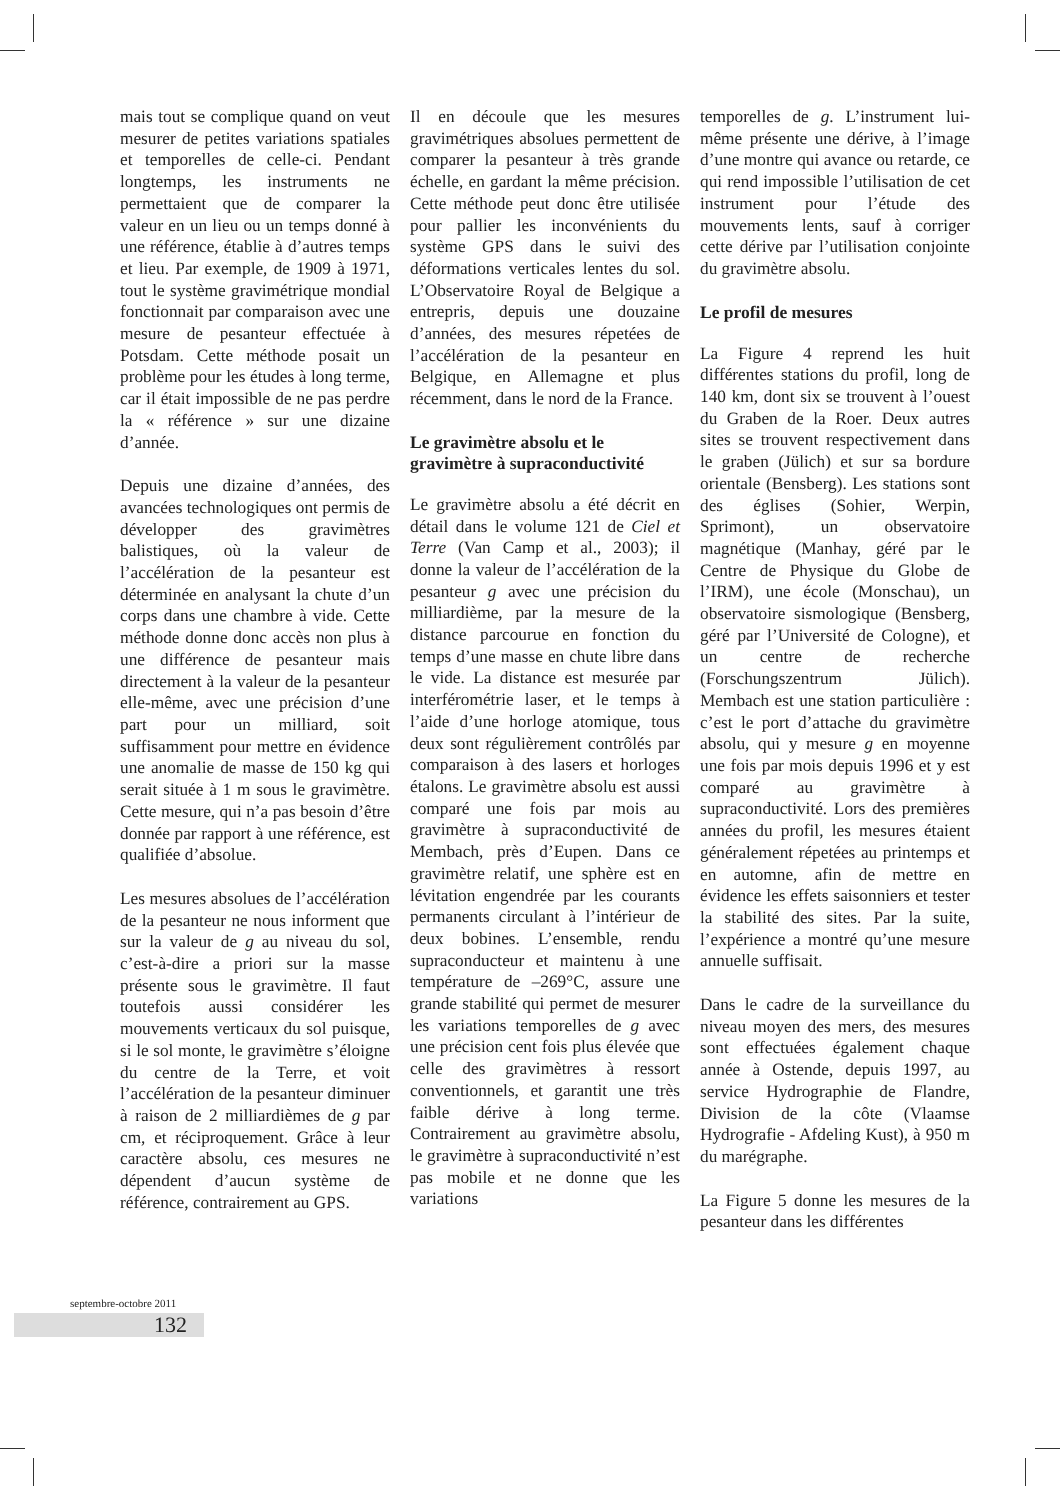mais tout se complique quand on veut mesurer de petites variations spatiales et temporelles de celle-ci. Pendant longtemps, les instruments ne permettaient que de comparer la valeur en un lieu ou un temps donné à une référence, établie à d’autres temps et lieu. Par exemple, de 1909 à 1971, tout le système gravimétrique mondial fonctionnait par comparaison avec une mesure de pesanteur effectuée à Potsdam. Cette méthode posait un problème pour les études à long terme, car il était impossible de ne pas perdre la « référence » sur une dizaine d’année.
Depuis une dizaine d’années, des avancées technologiques ont permis de développer des gravimètres balistiques, où la valeur de l’accélération de la pesanteur est déterminée en analysant la chute d’un corps dans une chambre à vide. Cette méthode donne donc accès non plus à une différence de pesanteur mais directement à la valeur de la pesanteur elle-même, avec une précision d’une part pour un milliard, soit suffisamment pour mettre en évidence une anomalie de masse de 150 kg qui serait située à 1 m sous le gravimètre. Cette mesure, qui n’a pas besoin d’être donnée par rapport à une référence, est qualifiée d’absolue.
Les mesures absolues de l’accélération de la pesanteur ne nous informent que sur la valeur de g au niveau du sol, c’est-à-dire a priori sur la masse présente sous le gravimètre. Il faut toutefois aussi considérer les mouvements verticaux du sol puisque, si le sol monte, le gravimètre s’éloigne du centre de la Terre, et voit l’accélération de la pesanteur diminuer à raison de 2 milliardièmes de g par cm, et réciproquement. Grâce à leur caractère absolu, ces mesures ne dépendent d’aucun système de référence, contrairement au GPS.
Il en découle que les mesures gravimétriques absolues permettent de comparer la pesanteur à très grande échelle, en gardant la même précision. Cette méthode peut donc être utilisée pour pallier les inconvénients du système GPS dans le suivi des déformations verticales lentes du sol. L’Observatoire Royal de Belgique a entrepris, depuis une douzaine d’années, des mesures répetées de l’accélération de la pesanteur en Belgique, en Allemagne et plus récemment, dans le nord de la France.
Le gravimètre absolu et le gravimètre à supraconductivité
Le gravimètre absolu a été décrit en détail dans le volume 121 de Ciel et Terre (Van Camp et al., 2003); il donne la valeur de l’accélération de la pesanteur g avec une précision du milliardième, par la mesure de la distance parcourue en fonction du temps d’une masse en chute libre dans le vide. La distance est mesurée par interférométrie laser, et le temps à l’aide d’une horloge atomique, tous deux sont régulièrement contrôlés par comparaison à des lasers et horloges étalons. Le gravimètre absolu est aussi comparé une fois par mois au gravimètre à supraconductivité de Membach, près d’Eupen. Dans ce gravimètre relatif, une sphère est en lévitation engendrée par les courants permanents circulant à l’intérieur de deux bobines. L’ensemble, rendu supraconducteur et maintenu à une température de –269°C, assure une grande stabilité qui permet de mesurer les variations temporelles de g avec une précision cent fois plus élevée que celle des gravimètres à ressort conventionnels, et garantit une très faible dérive à long terme. Contrairement au gravimètre absolu, le gravimètre à supraconductivité n’est pas mobile et ne donne que les variations
temporelles de g. L’instrument lui-même présente une dérive, à l’image d’une montre qui avance ou retarde, ce qui rend impossible l’utilisation de cet instrument pour l’étude des mouvements lents, sauf à corriger cette dérive par l’utilisation conjointe du gravimètre absolu.
Le profil de mesures
La Figure 4 reprend les huit différentes stations du profil, long de 140 km, dont six se trouvent à l’ouest du Graben de la Roer. Deux autres sites se trouvent respectivement dans le graben (Jülich) et sur sa bordure orientale (Bensberg). Les stations sont des églises (Sohier, Werpin, Sprimont), un observatoire magnétique (Manhay, géré par le Centre de Physique du Globe de l’IRM), une école (Monschau), un observatoire sismologique (Bensberg, géré par l’Université de Cologne), et un centre de recherche (Forschungszentrum Jülich). Membach est une station particulière : c’est le port d’attache du gravimètre absolu, qui y mesure g en moyenne une fois par mois depuis 1996 et y est comparé au gravimètre à supraconductivité. Lors des premières années du profil, les mesures étaient généralement répetées au printemps et en automne, afin de mettre en évidence les effets saisonniers et tester la stabilité des sites. Par la suite, l’expérience a montré qu’une mesure annuelle suffisait.
Dans le cadre de la surveillance du niveau moyen des mers, des mesures sont effectuées également chaque année à Ostende, depuis 1997, au service Hydrographie de Flandre, Division de la côte (Vlaamse Hydrografie - Afdeling Kust), à 950 m du marégraphe.
La Figure 5 donne les mesures de la pesanteur dans les différentes
septembre-octobre 2011
132